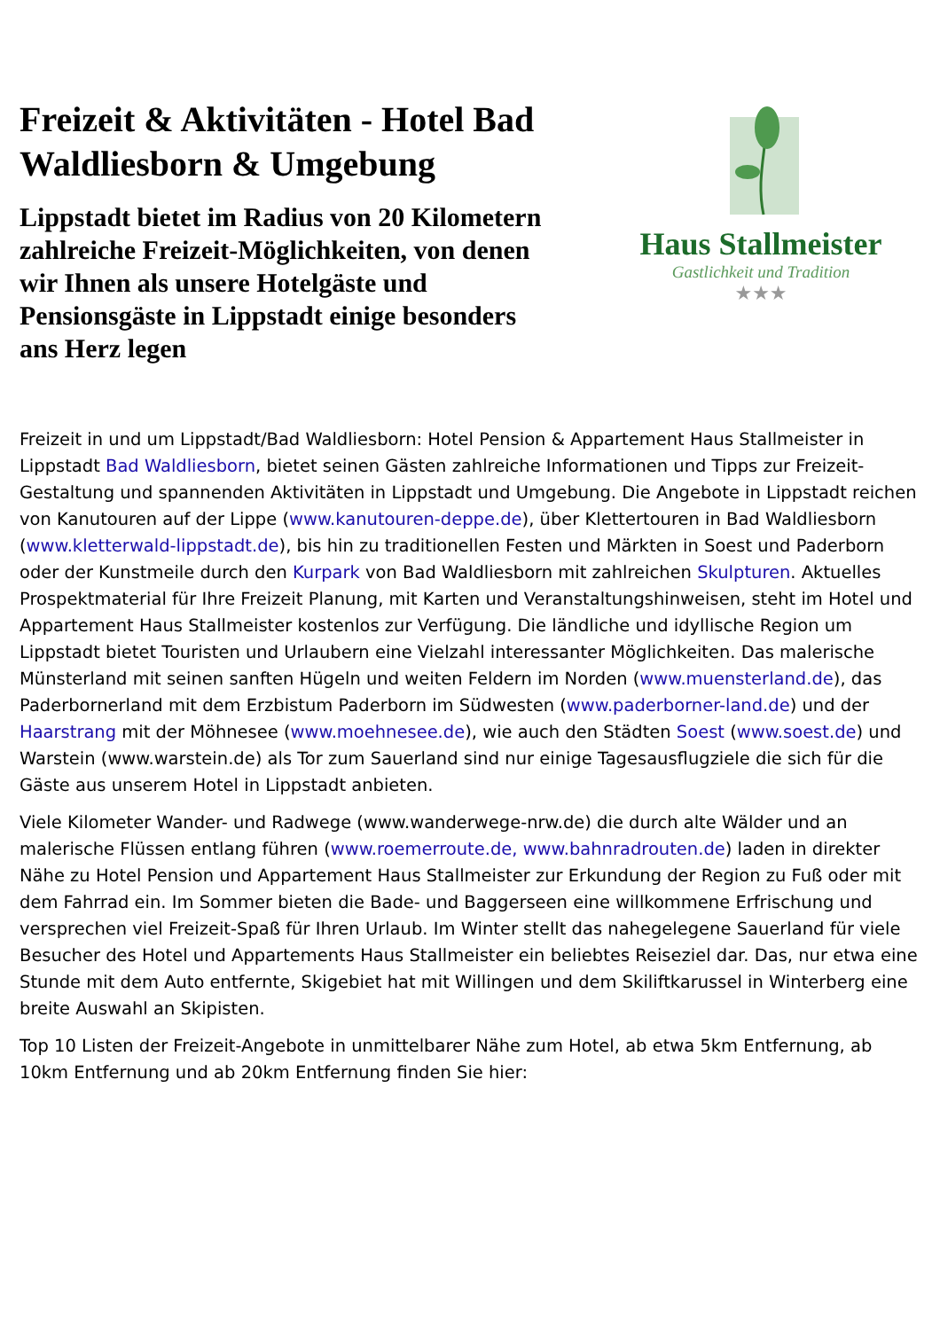Freizeit & Aktivitäten - Hotel Bad Waldliesborn & Umgebung
Lippstadt bietet im Radius von 20 Kilometern zahlreiche Freizeit-Möglichkeiten, von denen wir Ihnen als unsere Hotelgäste und Pensionsgäste in Lippstadt einige besonders ans Herz legen
Haus Stallmeister
Gastlichkeit und Tradition
★★★
Freizeit in und um Lippstadt/Bad Waldliesborn: Hotel Pension & Appartement Haus Stallmeister in Lippstadt Bad Waldliesborn, bietet seinen Gästen zahlreiche Informationen und Tipps zur Freizeit-Gestaltung und spannenden Aktivitäten in Lippstadt und Umgebung. Die Angebote in Lippstadt reichen von Kanutouren auf der Lippe (www.kanutouren-deppe.de), über Klettertouren in Bad Waldliesborn (www.kletterwald-lippstadt.de), bis hin zu traditionellen Festen und Märkten in Soest und Paderborn oder der Kunstmeile durch den Kurpark von Bad Waldliesborn mit zahlreichen Skulpturen. Aktuelles Prospektmaterial für Ihre Freizeit Planung, mit Karten und Veranstaltungshinweisen, steht im Hotel und Appartement Haus Stallmeister kostenlos zur Verfügung. Die ländliche und idyllische Region um Lippstadt bietet Touristen und Urlaubern eine Vielzahl interessanter Möglichkeiten. Das malerische Münsterland mit seinen sanften Hügeln und weiten Feldern im Norden (www.muensterland.de), das Paderbornerland mit dem Erzbistum Paderborn im Südwesten (www.paderborner-land.de) und der Haarstrang mit der Möhnesee (www.moehnesee.de), wie auch den Städten Soest (www.soest.de) und Warstein (www.warstein.de) als Tor zum Sauerland sind nur einige Tagesausflugziele die sich für die Gäste aus unserem Hotel in Lippstadt anbieten.
Viele Kilometer Wander- und Radwege (www.wanderwege-nrw.de) die durch alte Wälder und an malerische Flüssen entlang führen (www.roemerroute.de, www.bahnradrouten.de) laden in direkter Nähe zu Hotel Pension und Appartement Haus Stallmeister zur Erkundung der Region zu Fuß oder mit dem Fahrrad ein. Im Sommer bieten die Bade- und Baggerseen eine willkommene Erfrischung und versprechen viel Freizeit-Spaß für Ihren Urlaub. Im Winter stellt das nahegelegene Sauerland für viele Besucher des Hotel und Appartements Haus Stallmeister ein beliebtes Reiseziel dar. Das, nur etwa eine Stunde mit dem Auto entfernte, Skigebiet hat mit Willingen und dem Skiliftkarussel in Winterberg eine breite Auswahl an Skipisten.
Top 10 Listen der Freizeit-Angebote in unmittelbarer Nähe zum Hotel, ab etwa 5km Entfernung, ab 10km Entfernung und ab 20km Entfernung finden Sie hier: